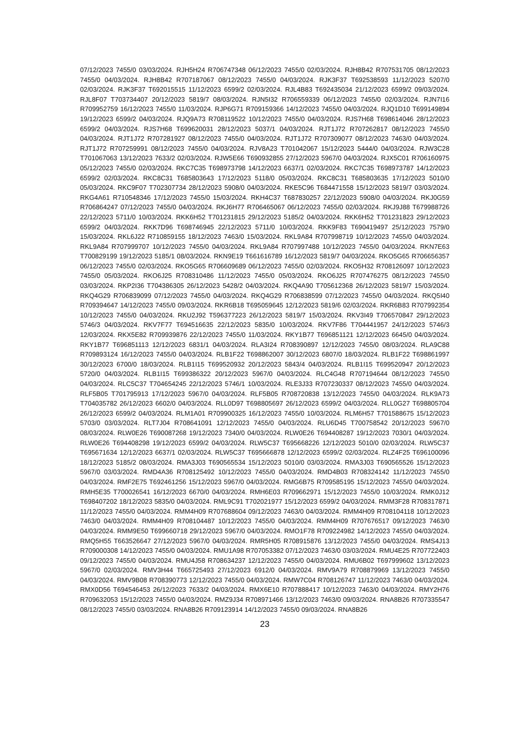07/12/2023 7455/0 03/03/2024. RJH5H24 R706747348 06/12/2023 7455/0 02/03/2024. RJH8B42 R707531705 08/12/2023 7455/0 04/03/2024. RJH8B42 R707187067 08/12/2023 7455/0 04/03/2024. RJK3F37 T692538593 11/12/2023 5207/0 02/03/2024. RJK3F37 T692015515 11/12/2023 6599/2 02/03/2024. RJL4B83 T692435034 21/12/2023 6599/2 09/03/2024. RJL8F07 T703734407 20/12/2023 5819/7 08/03/2024. RJN5I32 R706559339 06/12/2023 7455/0 02/03/2024. RJN7I16 R709952759 16/12/2023 7455/0 11/03/2024. RJP6G71 R709159366 14/12/2023 7455/0 04/03/2024. RJQ1D10 T699149894 19/12/2023 6599/2 04/03/2024. RJQ9A73 R708119522 10/12/2023 7455/0 04/03/2024. RJS7H68 T698614046 28/12/2023 6599/2 04/03/2024. RJS7H68 T699620031 28/12/2023 5037/1 04/03/2024. RJT1J72 R707262817 08/12/2023 7455/0 04/03/2024. RJT1J72 R707281927 08/12/2023 7455/0 04/03/2024. RJT1J72 R707309077 08/12/2023 7463/0 04/03/2024. RJT1J72 R707259991 08/12/2023 7455/0 04/03/2024. RJV8A23 T701042067 15/12/2023 5444/0 04/03/2024. RJW3C28 T701067063 13/12/2023 7633/2 02/03/2024. RJW5E66 T690932855 27/12/2023 5967/0 04/03/2024. RJX5C01 R706160975 05/12/2023 7455/0 02/03/2024. RKC7C35 T698973798 14/12/2023 6637/1 02/03/2024. RKC7C35 T698973787 14/12/2023 6599/2 02/03/2024. RKC8C31 T685803643 17/12/2023 5118/0 05/03/2024. RKC8C31 T685803635 17/12/2023 5010/0 05/03/2024. RKC9F07 T702307734 28/12/2023 5908/0 04/03/2024. RKE5C96 T684471558 15/12/2023 5819/7 03/03/2024. RKG4A61 R710548346 17/12/2023 7455/0 15/03/2024. RKH4C37 T687830257 22/12/2023 5908/0 04/03/2024. RKJ0G59 R706864247 07/12/2023 7455/0 04/03/2024. RKJ6H77 R706465067 06/12/2023 7455/0 02/03/2024. RKJ9J88 T679988726 22/12/2023 5711/0 10/03/2024. RKK6H52 T701231815 29/12/2023 5185/2 04/03/2024. RKK6H52 T701231823 29/12/2023 6599/2 04/03/2024. RKK7D96 T698746945 22/12/2023 5711/0 10/03/2024. RKK9F83 T690419497 25/12/2023 7579/0 15/03/2024. RKL6J22 R710859155 18/12/2023 7463/0 15/03/2024. RKL9A84 R707998719 10/12/2023 7455/0 04/03/2024. RKL9A84 R707999707 10/12/2023 7455/0 04/03/2024. RKL9A84 R707997488 10/12/2023 7455/0 04/03/2024. RKN7E63 T700829199 19/12/2023 5185/1 08/03/2024. RKN9E19 T661616789 16/12/2023 5819/7 04/03/2024. RKO5G65 R706656357 06/12/2023 7455/0 02/03/2024. RKO5G65 R706609689 06/12/2023 7455/0 02/03/2024. RKO5H32 R708126097 10/12/2023 7455/0 05/03/2024. RKO6J25 R708310486 11/12/2023 7455/0 05/03/2024. RKO6J25 R707476275 08/12/2023 7455/0 03/03/2024. RKP2I36 T704386305 26/12/2023 5428/2 04/03/2024. RKQ4A90 T705612368 26/12/2023 5819/7 15/03/2024. RKQ4G29 R706839099 07/12/2023 7455/0 04/03/2024. RKQ4G29 R706838599 07/12/2023 7455/0 04/03/2024. RKQ5I40 R709394647 14/12/2023 7455/0 09/03/2024. RKR6B18 T695059645 12/12/2023 5819/6 02/03/2024. RKR6B83 R707992354 10/12/2023 7455/0 04/03/2024. RKU2J92 T596377223 26/12/2023 5819/7 15/03/2024. RKV3I49 T706570847 29/12/2023 5746/3 04/03/2024. RKV7F77 T694516635 22/12/2023 5835/0 10/03/2024. RKV7F86 T704441957 24/12/2023 5746/3 12/03/2024. RKX5E82 R709939876 22/12/2023 7455/0 11/03/2024. RKY1B77 T696851121 12/12/2023 6645/0 04/03/2024. RKY1B77 T696851113 12/12/2023 6831/1 04/03/2024. RLA3I24 R708390897 12/12/2023 7455/0 08/03/2024. RLA9C88 R709893124 16/12/2023 7455/0 04/03/2024. RLB1F22 T698862007 30/12/2023 6807/0 18/03/2024. RLB1F22 T698861997 30/12/2023 6700/0 18/03/2024. RLB1I15 T699520932 20/12/2023 5843/4 04/03/2024. RLB1I15 T699520947 20/12/2023 5720/0 04/03/2024. RLB1I15 T699386322 20/12/2023 5967/0 04/03/2024. RLC4G48 R707194644 08/12/2023 7455/0 04/03/2024. RLC5C37 T704654245 22/12/2023 5746/1 10/03/2024. RLE3J33 R707230337 08/12/2023 7455/0 04/03/2024. RLF5B05 T701795913 17/12/2023 5967/0 04/03/2024. RLF5B05 R708720838 13/12/2023 7455/0 04/03/2024. RLK9A73 T704035782 26/12/2023 6602/0 04/03/2024. RLL0D97 T698805697 26/12/2023 6599/2 04/03/2024. RLL0G27 T698805704 26/12/2023 6599/2 04/03/2024. RLM1A01 R709900325 16/12/2023 7455/0 10/03/2024. RLM6H57 T701588675 15/12/2023 5703/0 03/03/2024. RLT7J04 R708641091 12/12/2023 7455/0 04/03/2024. RLU6D45 T700758542 20/12/2023 5967/0 08/03/2024. RLW0E26 T690087268 19/12/2023 7340/0 04/03/2024. RLW0E26 T694408287 19/12/2023 7030/1 04/03/2024. RLW0E26 T694408298 19/12/2023 6599/2 04/03/2024. RLW5C37 T695668226 12/12/2023 5010/0 02/03/2024. RLW5C37 T695671634 12/12/2023 6637/1 02/03/2024. RLW5C37 T695666878 12/12/2023 6599/2 02/03/2024. RLZ4F25 T696100096 18/12/2023 5185/2 08/03/2024. RMA3J03 T690565534 15/12/2023 5010/0 03/03/2024. RMA3J03 T690565526 15/12/2023 5967/0 03/03/2024. RMD4A36 R708125492 10/12/2023 7455/0 04/03/2024. RMD4B03 R708324142 11/12/2023 7455/0 04/03/2024. RMF2E75 T692461256 15/12/2023 5967/0 04/03/2024. RMG6B75 R709585195 15/12/2023 7455/0 04/03/2024. RMH5E35 T700026541 16/12/2023 6670/0 04/03/2024. RMH6E03 R709662971 15/12/2023 7455/0 10/03/2024. RMK0J12 T698407202 18/12/2023 5835/0 04/03/2024. RML9C91 T702021977 15/12/2023 6599/2 04/03/2024. RMM3F28 R708317871 11/12/2023 7455/0 04/03/2024. RMM4H09 R707688604 09/12/2023 7463/0 04/03/2024. RMM4H09 R708104118 10/12/2023 7463/0 04/03/2024. RMM4H09 R708104487 10/12/2023 7455/0 04/03/2024. RMM4H09 R707676517 09/12/2023 7463/0 04/03/2024. RMM9E50 T699660718 29/12/2023 5967/0 04/03/2024. RMO1F78 R709224982 14/12/2023 7455/0 04/03/2024. RMQ5H55 T663526647 27/12/2023 5967/0 04/03/2024. RMR5H05 R708915876 13/12/2023 7455/0 04/03/2024. RMS4J13 R709000308 14/12/2023 7455/0 04/03/2024. RMU1A98 R707053382 07/12/2023 7463/0 03/03/2024. RMU4E25 R707722403 09/12/2023 7455/0 04/03/2024. RMU4J58 R708634237 12/12/2023 7455/0 04/03/2024. RMU6B02 T697999602 13/12/2023 5967/0 02/03/2024. RMV3H44 T665725493 27/12/2023 6912/0 04/03/2024. RMV9A79 R708879969 13/12/2023 7455/0 04/03/2024. RMV9B08 R708390773 12/12/2023 7455/0 04/03/2024. RMW7C04 R708126747 11/12/2023 7463/0 04/03/2024. RMX0D56 T694546453 26/12/2023 7633/2 04/03/2024. RMX6E10 R707888417 10/12/2023 7463/0 04/03/2024. RMY2H76 R709632053 15/12/2023 7455/0 04/03/2024. RMZ9J34 R708971466 13/12/2023 7463/0 09/03/2024. RNA8B26 R707335547 08/12/2023 7455/0 03/03/2024. RNA8B26 R709123914 14/12/2023 7455/0 09/03/2024. RNA8B26
23